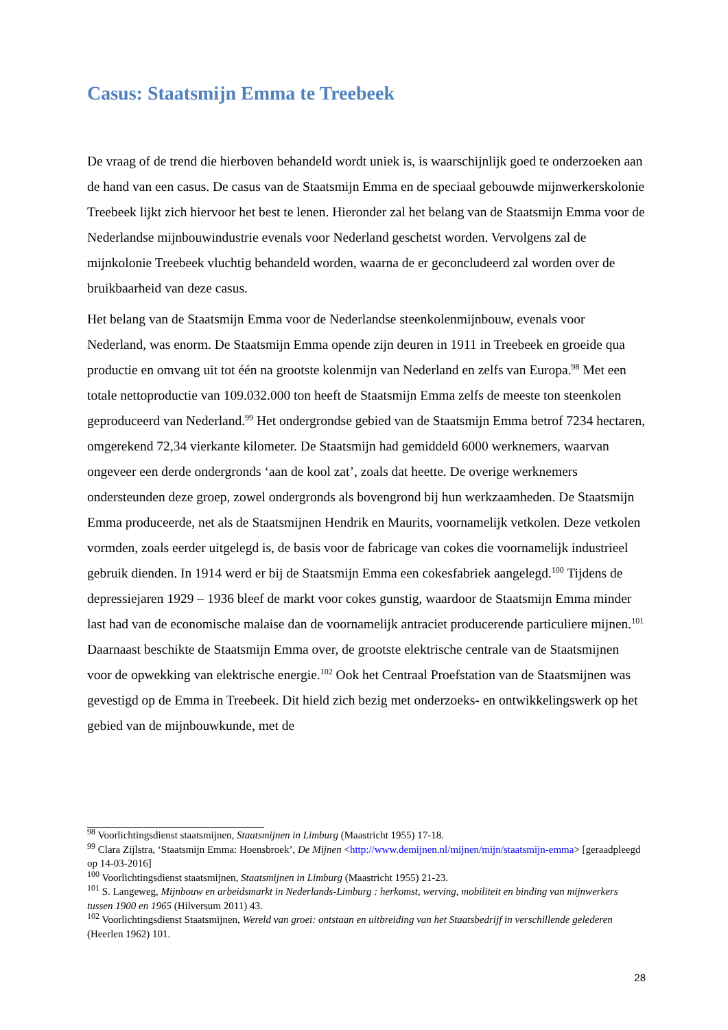Casus: Staatsmijn Emma te Treebeek
De vraag of de trend die hierboven behandeld wordt uniek is, is waarschijnlijk goed te onderzoeken aan de hand van een casus. De casus van de Staatsmijn Emma en de speciaal gebouwde mijnwerkerskolonie Treebeek lijkt zich hiervoor het best te lenen. Hieronder zal het belang van de Staatsmijn Emma voor de Nederlandse mijnbouwindustrie evenals voor Nederland geschetst worden. Vervolgens zal de mijnkolonie Treebeek vluchtig behandeld worden, waarna de er geconcludeerd zal worden over de bruikbaarheid van deze casus.
Het belang van de Staatsmijn Emma voor de Nederlandse steenkolenmijnbouw, evenals voor Nederland, was enorm. De Staatsmijn Emma opende zijn deuren in 1911 in Treebeek en groeide qua productie en omvang uit tot één na grootste kolenmijn van Nederland en zelfs van Europa.<sup>98</sup> Met een totale nettoproductie van 109.032.000 ton heeft de Staatsmijn Emma zelfs de meeste ton steenkolen geproduceerd van Nederland.<sup>99</sup> Het ondergrondse gebied van de Staatsmijn Emma betrof 7234 hectaren, omgerekend 72,34 vierkante kilometer. De Staatsmijn had gemiddeld 6000 werknemers, waarvan ongeveer een derde ondergronds ‘aan de kool zat’, zoals dat heette. De overige werknemers ondersteunden deze groep, zowel ondergronds als bovengrond bij hun werkzaamheden. De Staatsmijn Emma produceerde, net als de Staatsmijnen Hendrik en Maurits, voornamelijk vetkolen. Deze vetkolen vormden, zoals eerder uitgelegd is, de basis voor de fabricage van cokes die voornamelijk industrieel gebruik dienden. In 1914 werd er bij de Staatsmijn Emma een cokesfabriek aangelegd.<sup>100</sup> Tijdens de depressiejaren 1929 – 1936 bleef de markt voor cokes gunstig, waardoor de Staatsmijn Emma minder last had van de economische malaise dan de voornamelijk antraciet producerende particuliere mijnen.<sup>101</sup> Daarnaast beschikte de Staatsmijn Emma over, de grootste elektrische centrale van de Staatsmijnen voor de opwekking van elektrische energie.<sup>102</sup> Ook het Centraal Proefstation van de Staatsmijnen was gevestigd op de Emma in Treebeek. Dit hield zich bezig met onderzoeks- en ontwikkelingswerk op het gebied van de mijnbouwkunde, met de
<sup>98</sup> Voorlichtingsdienst staatsmijnen, Staatsmijnen in Limburg (Maastricht 1955) 17-18.
<sup>99</sup> Clara Zijlstra, ‘Staatsmijn Emma: Hoensbroek’, De Mijnen <http://www.demijnen.nl/mijnen/mijn/staatsmijn-emma> [geraadpleegd op 14-03-2016]
<sup>100</sup> Voorlichtingsdienst staatsmijnen, Staatsmijnen in Limburg (Maastricht 1955) 21-23.
<sup>101</sup> S. Langeweg, Mijnbouw en arbeidsmarkt in Nederlands-Limburg : herkomst, werving, mobiliteit en binding van mijnwerkers tussen 1900 en 1965 (Hilversum 2011) 43.
<sup>102</sup> Voorlichtingsdienst Staatsmijnen, Wereld van groei: ontstaan en uitbreiding van het Staatsbedrijf in verschillende gelederen (Heerlen 1962) 101.
28